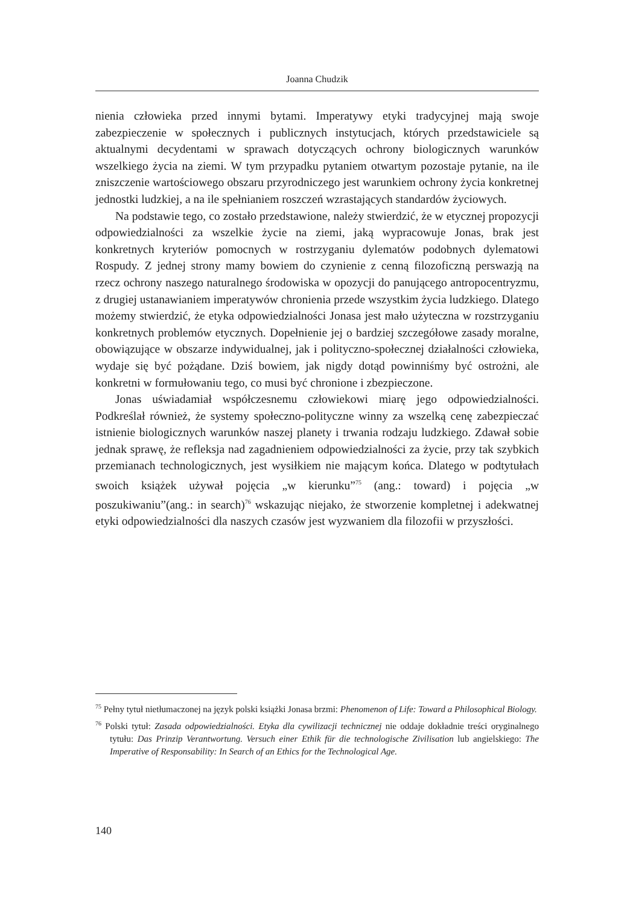Joanna Chudzik
nienia człowieka przed innymi bytami. Imperatywy etyki tradycyjnej mają swoje zabezpieczenie w społecznych i publicznych instytucjach, których przedstawiciele są aktualnymi decydentami w sprawach dotyczących ochrony biologicznych warunków wszelkiego życia na ziemi. W tym przypadku pytaniem otwartym pozostaje pytanie, na ile zniszczenie wartościowego obszaru przyrodniczego jest warunkiem ochrony życia konkretnej jednostki ludzkiej, a na ile spełnianiem roszczeń wzrastających standardów życiowych.
Na podstawie tego, co zostało przedstawione, należy stwierdzić, że w etycznej propozycji odpowiedzialności za wszelkie życie na ziemi, jaką wypracowuje Jonas, brak jest konkretnych kryteriów pomocnych w rostrzyganiu dylematów podobnych dylematowi Rospudy. Z jednej strony mamy bowiem do czynienie z cenną filozoficzną perswazją na rzecz ochrony naszego naturalnego środowiska w opozycji do panującego antropocentryzmu, z drugiej ustanawianiem imperatywów chronienia przede wszystkim życia ludzkiego. Dlatego możemy stwierdzić, że etyka odpowiedzialności Jonasa jest mało użyteczna w rozstrzyganiu konkretnych problemów etycznych. Dopełnienie jej o bardziej szczegółowe zasady moralne, obowiązujące w obszarze indywidualnej, jak i polityczno-społecznej działalności człowieka, wydaje się być pożądane. Dziś bowiem, jak nigdy dotąd powinniśmy być ostrożni, ale konkretni w formułowaniu tego, co musi być chronione i zbezpieczone.
Jonas uświadamiał współczesnemu człowiekowi miarę jego odpowiedzialności. Podkreślał również, że systemy społeczno-polityczne winny za wszelką cenę zabezpieczać istnienie biologicznych warunków naszej planety i trwania rodzaju ludzkiego. Zdawał sobie jednak sprawę, że refleksja nad zagadnieniem odpowiedzialności za życie, przy tak szybkich przemianach technologicznych, jest wysiłkiem nie mającym końca. Dlatego w podtytułach swoich książek używał pojęcia „w kierunku”<sup>75</sup> (ang.: toward) i pojęcia „w poszukiwaniu”(ang.: in search)<sup>76</sup> wskazując niejako, że stworzenie kompletnej i adekwatnej etyki odpowiedzialności dla naszych czasów jest wyzwaniem dla filozofii w przyszłości.
<sup>75</sup> Pełny tytuł nietłumaczonej na język polski książki Jonasa brzmi: Phenomenon of Life: Toward a Philosophical Biology.
<sup>76</sup> Polski tytuł: Zasada odpowiedzialności. Etyka dla cywilizacji technicznej nie oddaje dokładnie treści oryginalnego tytułu: Das Prinzip Verantwortung. Versuch einer Ethik für die technologische Zivilisation lub angielskiego: The Imperative of Responsability: In Search of an Ethics for the Technological Age.
140